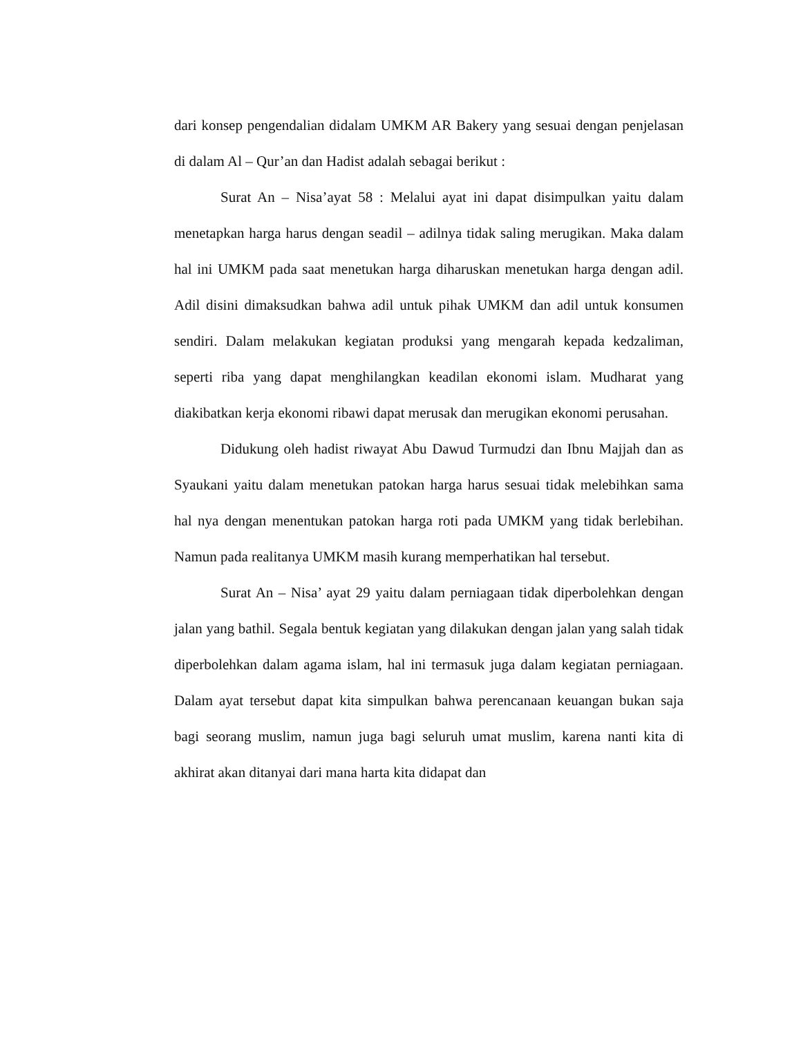dari konsep pengendalian didalam UMKM AR Bakery yang sesuai dengan penjelasan di dalam Al – Qur’an dan Hadist adalah sebagai berikut :
Surat An – Nisa’ayat 58 : Melalui ayat ini dapat disimpulkan yaitu dalam menetapkan harga harus dengan seadil – adilnya tidak saling merugikan. Maka dalam hal ini UMKM pada saat menetukan harga diharuskan menetukan harga dengan adil. Adil disini dimaksudkan bahwa adil untuk pihak UMKM dan adil untuk konsumen sendiri. Dalam melakukan kegiatan produksi yang mengarah kepada kedzaliman, seperti riba yang dapat menghilangkan keadilan ekonomi islam. Mudharat yang diakibatkan kerja ekonomi ribawi dapat merusak dan merugikan ekonomi perusahan.
Didukung oleh hadist riwayat Abu Dawud Turmudzi dan Ibnu Majjah dan as Syaukani yaitu dalam menetukan patokan harga harus sesuai tidak melebihkan sama hal nya dengan menentukan patokan harga roti pada UMKM yang tidak berlebihan. Namun pada realitanya UMKM masih kurang memperhatikan hal tersebut.
Surat An – Nisa’ ayat 29 yaitu dalam perniagaan tidak diperbolehkan dengan jalan yang bathil. Segala bentuk kegiatan yang dilakukan dengan jalan yang salah tidak diperbolehkan dalam agama islam, hal ini termasuk juga dalam kegiatan perniagaan. Dalam ayat tersebut dapat kita simpulkan bahwa perencanaan keuangan bukan saja bagi seorang muslim, namun juga bagi seluruh umat muslim, karena nanti kita di akhirat akan ditanyai dari mana harta kita didapat dan